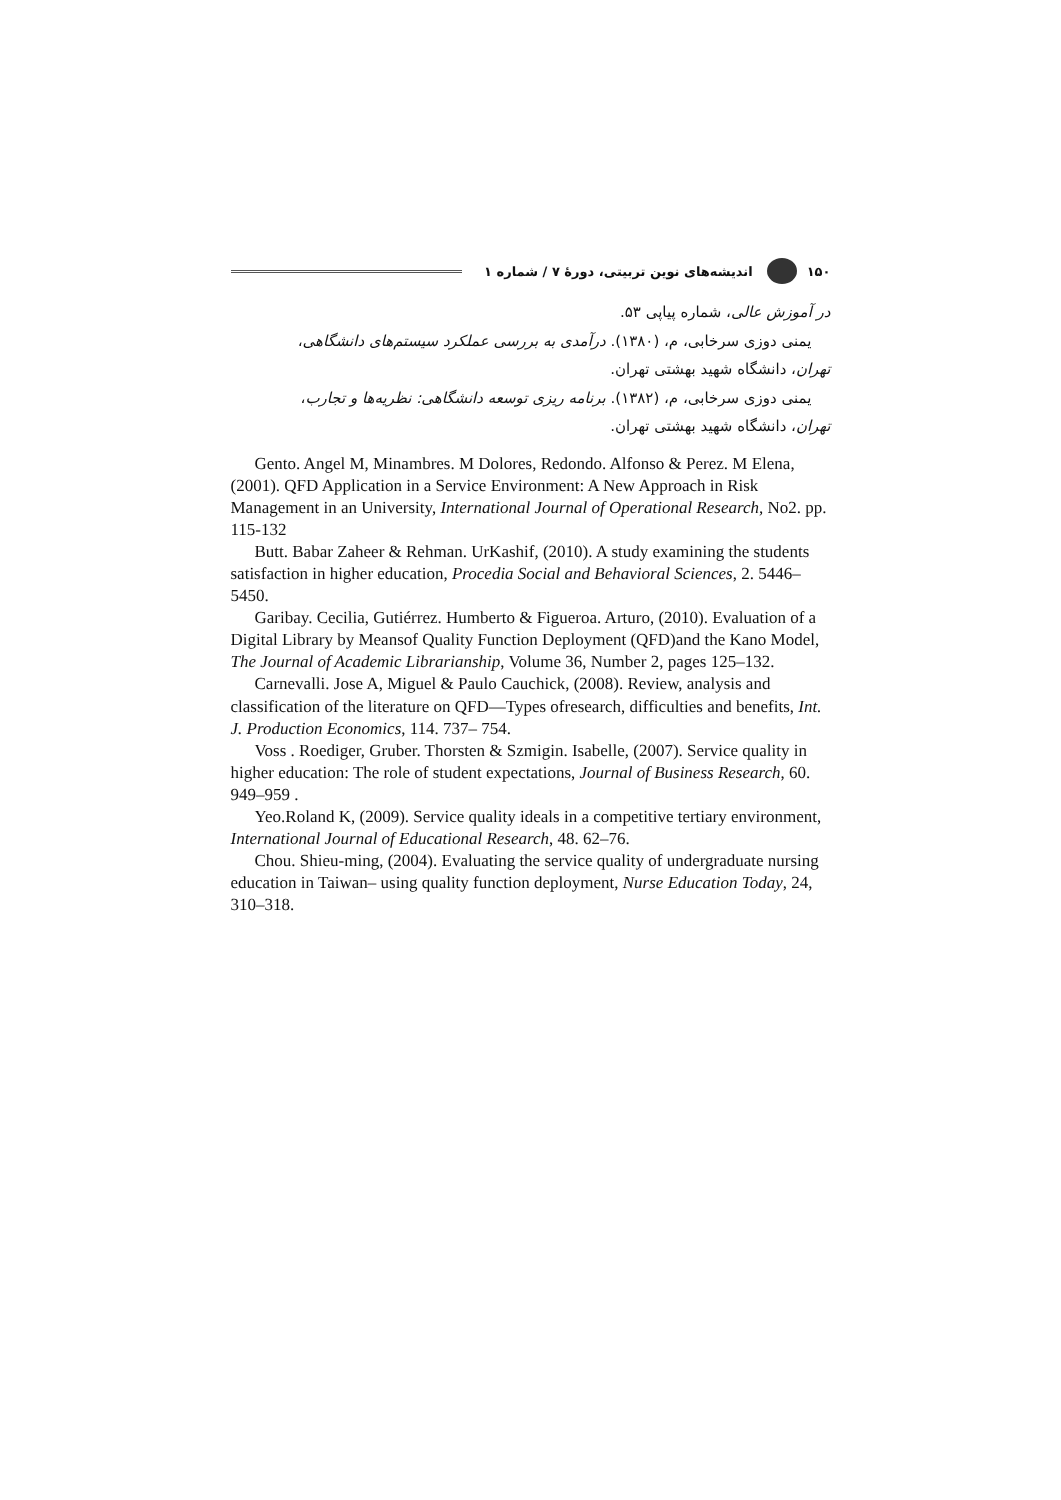۱۵۰ اندیشه‌های نوین تربیتی، دورهٔ ۷ / شماره ۱
در آموزش عالی، شماره پیاپی ۵۳.
یمنی دوزی سرخابی، م، (۱۳۸۰). درآمدی به بررسی عملکرد سیستم‌های دانشگاهی،
تهران، دانشگاه شهید بهشتی تهران.
یمنی دوزی سرخابی، م، (۱۳۸۲). برنامه ریزی توسعه دانشگاهی: نظریه‌ها و تجارب،
تهران، دانشگاه شهید بهشتی تهران.
Gento. Angel M, Minambres. M Dolores, Redondo. Alfonso & Perez. M Elena, (2001). QFD Application in a Service Environment: A New Approach in Risk Management in an University, International Journal of Operational Research, No2. pp. 115-132
Butt. Babar Zaheer & Rehman. UrKashif, (2010). A study examining the students satisfaction in higher education, Procedia Social and Behavioral Sciences, 2. 5446–5450.
Garibay. Cecilia, Gutiérrez. Humberto & Figueroa. Arturo, (2010). Evaluation of a Digital Library by Meansof Quality Function Deployment (QFD)and the Kano Model, The Journal of Academic Librarianship, Volume 36, Number 2, pages 125–132.
Carnevalli. Jose A, Miguel & Paulo Cauchick, (2008). Review, analysis and classification of the literature on QFD—Types ofresearch, difficulties and benefits, Int. J. Production Economics, 114. 737– 754.
Voss . Roediger, Gruber. Thorsten & Szmigin. Isabelle, (2007). Service quality in higher education: The role of student expectations, Journal of Business Research, 60. 949–959 .
Yeo.Roland K, (2009). Service quality ideals in a competitive tertiary environment, International Journal of Educational Research, 48. 62–76.
Chou. Shieu-ming, (2004). Evaluating the service quality of undergraduate nursing education in Taiwan– using quality function deployment, Nurse Education Today, 24, 310–318.